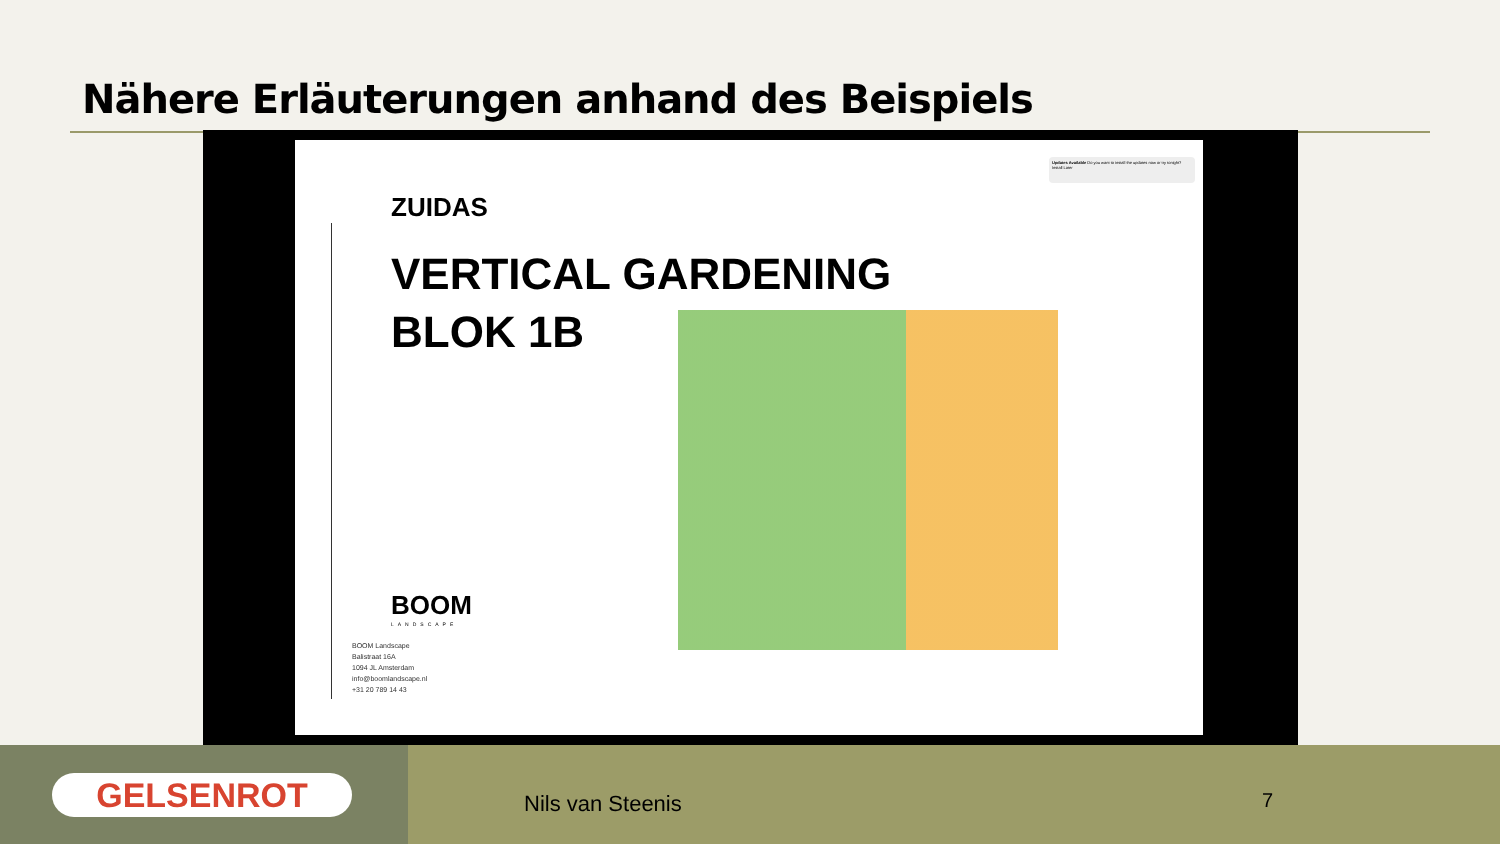Nähere Erläuterungen anhand des Beispiels
Updates Available Do you want to install the updates now or try tonight? Install Later
ZUIDAS
VERTICAL GARDENING
BLOK 1B
BOOM
LANDSCAPE
BOOM Landscape
Balistraat 16A
1094 JL Amsterdam
info@boomlandscape.nl
+31 20 789 14 43
GELSENROT
Nils van Steenis 7